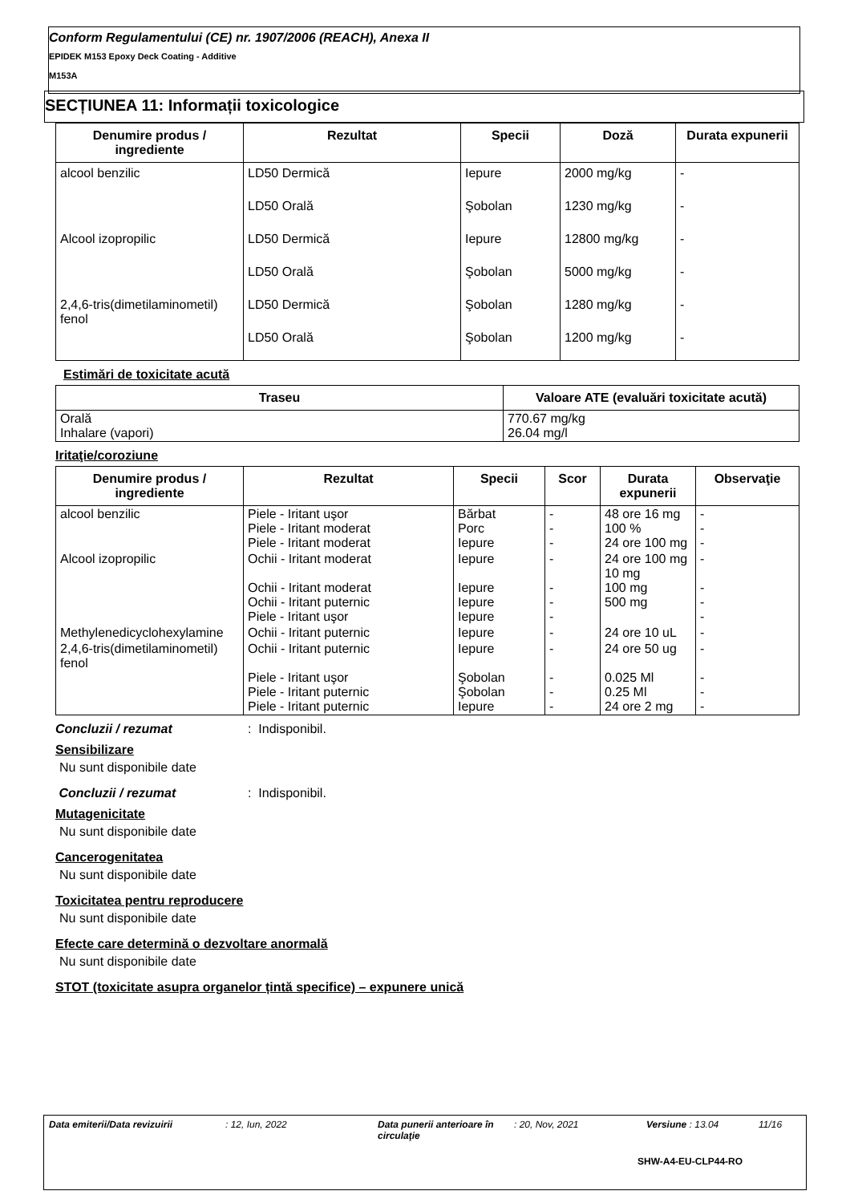Conform Regulamentului (CE) nr. 1907/2006 (REACH), Anexa II
EPIDEK M153 Epoxy Deck Coating - Additive
M153A
SECȚIUNEA 11: Informații toxicologice
| Denumire produs / ingrediente | Rezultat | Specii | Doză | Durata expunerii |
| --- | --- | --- | --- | --- |
| alcool benzilic | LD50 Dermică | Iepure | 2000 mg/kg | - |
| | LD50 Orală | Şobolan | 1230 mg/kg | - |
| Alcool izopropilic | LD50 Dermică | Iepure | 12800 mg/kg | - |
| | LD50 Orală | Şobolan | 5000 mg/kg | - |
| 2,4,6-tris(dimetilaminometil) fenol | LD50 Dermică | Şobolan | 1280 mg/kg | - |
| | LD50 Orală | Şobolan | 1200 mg/kg | - |
Estimări de toxicitate acută
| Traseu | Valoare ATE (evaluări toxicitate acută) |
| --- | --- |
| Orală Inhalare (vapori) | 770.67 mg/kg 26.04 mg/l |
Iritaţie/coroziune
| Denumire produs / ingrediente | Rezultat | Specii | Scor | Durata expunerii | Observaţie |
| --- | --- | --- | --- | --- | --- |
| alcool benzilic | Piele - Iritant uşor Piele - Iritant moderat Piele - Iritant moderat | Bărbat Porc Iepure | - - - | 48 ore 16 mg 100 % 24 ore 100 mg | - - - |
| Alcool izopropilic | Ochii - Iritant moderat Ochii - Iritant moderat Ochii - Iritant puternic Piele - Iritant uşor | Iepure Iepure Iepure Iepure | - - - - | 24 ore 100 mg 10 mg 100 mg 500 mg | - - - - |
| Methylenedicyclohexylamine | Ochii - Iritant puternic | Iepure | - | 24 ore 10 uL | - |
| 2,4,6-tris(dimetilaminometil) fenol | Ochii - Iritant puternic Piele - Iritant uşor Piele - Iritant puternic Piele - Iritant puternic | Iepure Şobolan Şobolan Iepure | - - - - | 24 ore 50 ug 0.025 Ml 0.25 Ml 24 ore 2 mg | - - - - |
Concluzii / rezumat: Indisponibil.
Sensibilizare
Nu sunt disponibile date
Concluzii / rezumat: Indisponibil.
Mutagenicitate
Nu sunt disponibile date
Cancerogenitatea
Nu sunt disponibile date
Toxicitatea pentru reproducere
Nu sunt disponibile date
Efecte care determină o dezvoltare anormală
Nu sunt disponibile date
STOT (toxicitate asupra organelor țintă specifice) – expunere unică
Data emiterii/Data revizuirii : 12, Iun, 2022 Data punerii anterioare în circulaţie : 20, Nov, 2021 Versiune : 13.04 11/16
SHW-A4-EU-CLP44-RO